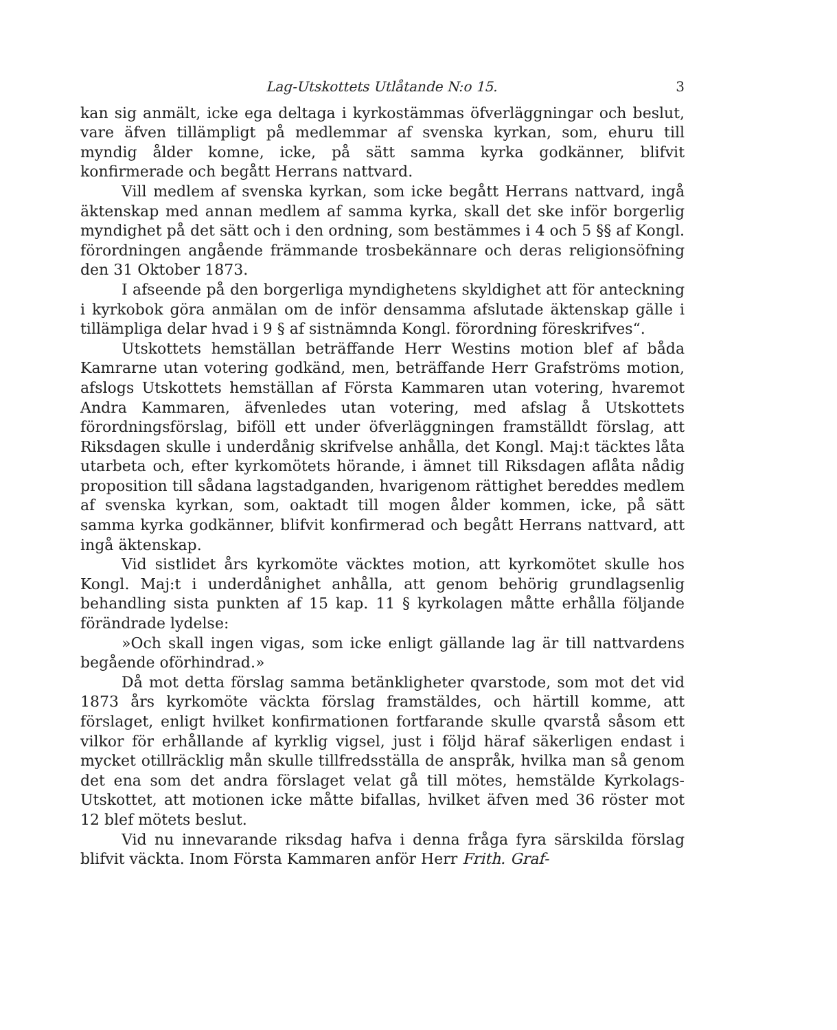Lag-Utskottets Utlåtande N:o 15. 3
kan sig anmält, icke ega deltaga i kyrkostämmas öfverläggningar och beslut, vare äfven tillämpligt på medlemmar af svenska kyrkan, som, ehuru till myndig ålder komne, icke, på sätt samma kyrka godkänner, blifvit konfirmerade och begått Herrans nattvard.
Vill medlem af svenska kyrkan, som icke begått Herrans nattvard, ingå äktenskap med annan medlem af samma kyrka, skall det ske inför borgerlig myndighet på det sätt och i den ordning, som bestämmes i 4 och 5 §§ af Kongl. förordningen angående främmande trosbekännare och deras religionsöfning den 31 Oktober 1873.
I afseende på den borgerliga myndighetens skyldighet att för anteckning i kyrkobok göra anmälan om de inför densamma afslutade äktenskap gälle i tillämpliga delar hvad i 9 § af sistnämnda Kongl. förordning föreskrifves“.
Utskottets hemställan beträffande Herr Westins motion blef af båda Kamrarne utan votering godkänd, men, beträffande Herr Grafströms motion, afslogs Utskottets hemställan af Första Kammaren utan votering, hvaremot Andra Kammaren, äfvenledes utan votering, med afslag å Utskottets förordningsförslag, biföll ett under öfverläggningen framställdt förslag, att Riksdagen skulle i underdånig skrifvelse anhålla, det Kongl. Maj:t täcktes låta utarbeta och, efter kyrkomötets hörande, i ämnet till Riksdagen aflåta nådig proposition till sådana lagstadganden, hvarigenom rättighet bereddes medlem af svenska kyrkan, som, oaktadt till mogen ålder kommen, icke, på sätt samma kyrka godkänner, blifvit konfirmerad och begått Herrans nattvard, att ingå äktenskap.
Vid sistlidet års kyrkomöte väcktes motion, att kyrkomötet skulle hos Kongl. Maj:t i underdånighet anhålla, att genom behörig grundlagsenlig behandling sista punkten af 15 kap. 11 § kyrkolagen måtte erhålla följande förändrade lydelse:
»Och skall ingen vigas, som icke enligt gällande lag är till nattvardens begående oförhindrad.»
Då mot detta förslag samma betänkligheter qvarstode, som mot det vid 1873 års kyrkomöte väckta förslag framstäldes, och härtill komme, att förslaget, enligt hvilket konfirmationen fortfarande skulle qvarstå såsom ett vilkor för erhållande af kyrklig vigsel, just i följd häraf säkerligen endast i mycket otillräcklig mån skulle tillfredsställa de anspråk, hvilka man så genom det ena som det andra förslaget velat gå till mötes, hemstälde Kyrkolags-Utskottet, att motionen icke måtte bifallas, hvilket äfven med 36 röster mot 12 blef mötets beslut.
Vid nu innevarande riksdag hafva i denna fråga fyra särskilda förslag blifvit väckta. Inom Första Kammaren anför Herr Frith. Graf-